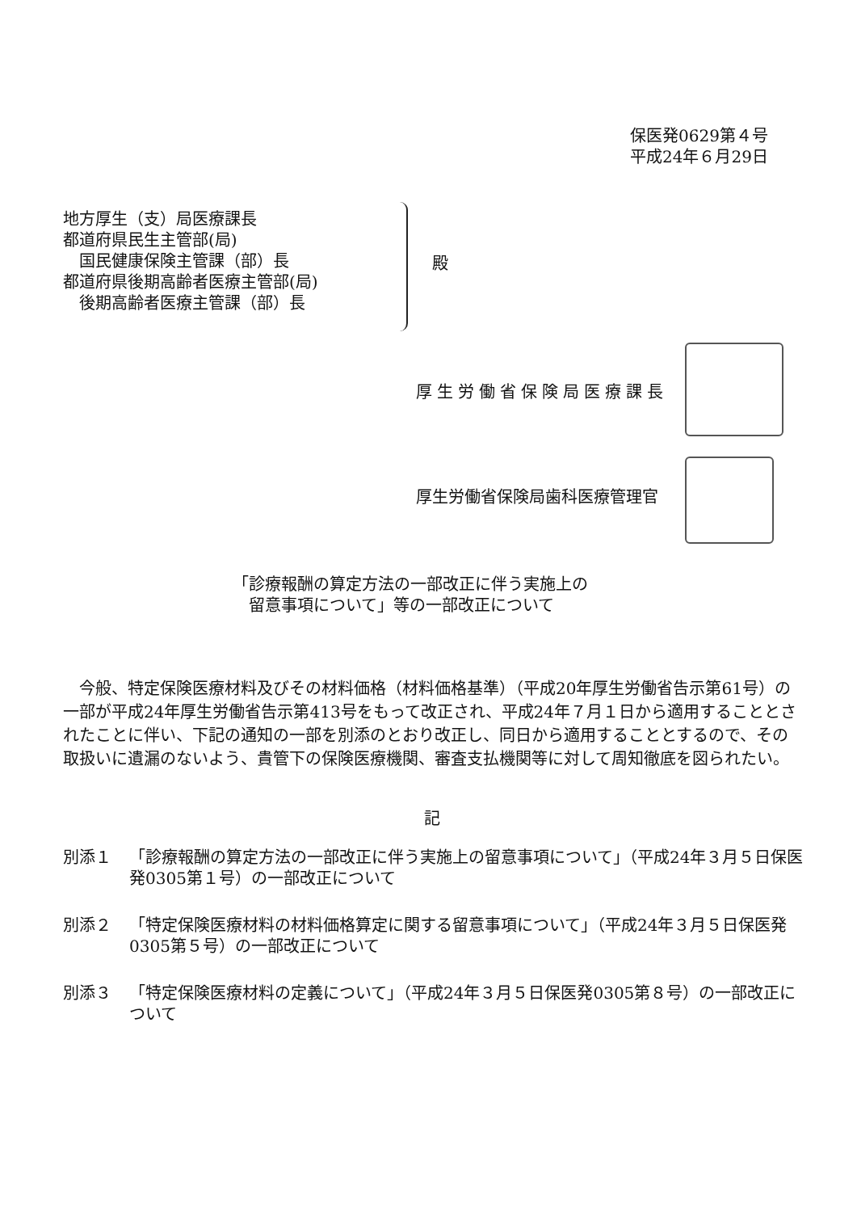保医発0629第４号
平成24年６月29日
地方厚生（支）局医療課長
都道府県民生主管部(局)
　国民健康保険主管課（部）長
都道府県後期高齢者医療主管部(局)
　後期高齢者医療主管課（部）長
殿
厚生労働省保険局医療課長
厚生労働省保険局歯科医療管理官
「診療報酬の算定方法の一部改正に伴う実施上の
　留意事項について」等の一部改正について
今般、特定保険医療材料及びその材料価格（材料価格基準）（平成20年厚生労働省告示第61号）の一部が平成24年厚生労働省告示第413号をもって改正され、平成24年７月１日から適用することとされたことに伴い、下記の通知の一部を別添のとおり改正し、同日から適用することとするので、その取扱いに遺漏のないよう、貴管下の保険医療機関、審査支払機関等に対して周知徹底を図られたい。
記
別添１ 「診療報酬の算定方法の一部改正に伴う実施上の留意事項について」（平成24年３月５日保医発0305第１号）の一部改正について
別添２ 「特定保険医療材料の材料価格算定に関する留意事項について」（平成24年３月５日保医発0305第５号）の一部改正について
別添３ 「特定保険医療材料の定義について」（平成24年３月５日保医発0305第８号）の一部改正について